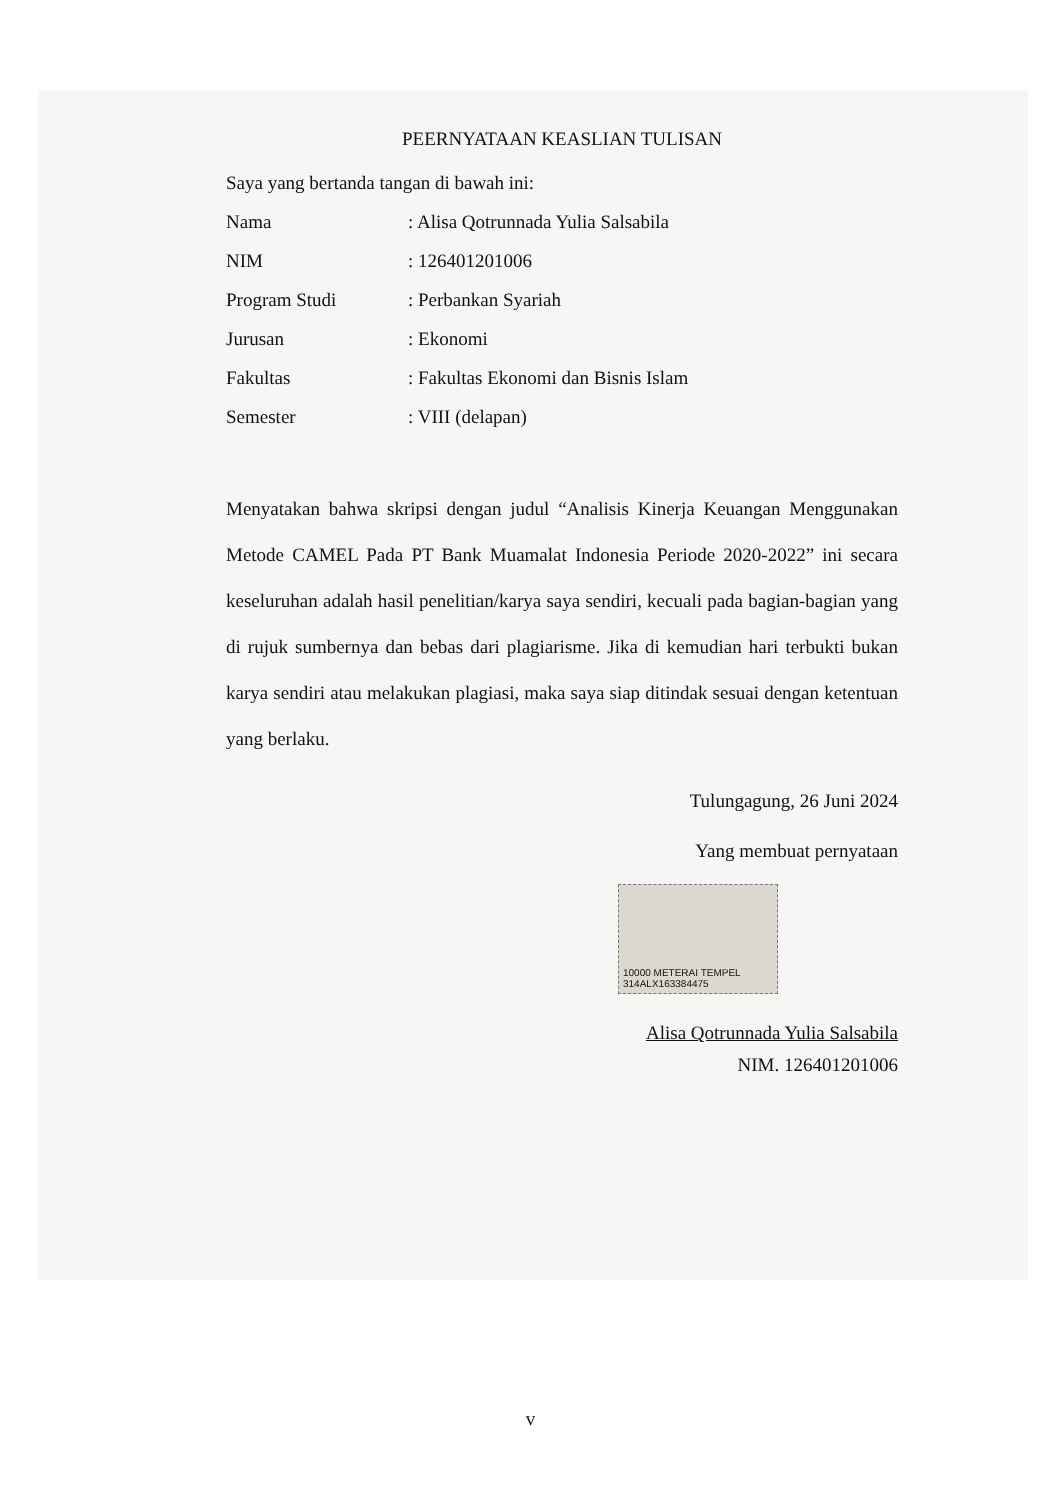PEERNYATAAN KEASLIAN TULISAN
Saya yang bertanda tangan di bawah ini:
Nama: Alisa Qotrunnada Yulia Salsabila
NIM: 126401201006
Program Studi: Perbankan Syariah
Jurusan: Ekonomi
Fakultas: Fakultas Ekonomi dan Bisnis Islam
Semester: VIII (delapan)
Menyatakan bahwa skripsi dengan judul “Analisis Kinerja Keuangan Menggunakan Metode CAMEL Pada PT Bank Muamalat Indonesia Periode 2020-2022” ini secara keseluruhan adalah hasil penelitian/karya saya sendiri, kecuali pada bagian-bagian yang di rujuk sumbernya dan bebas dari plagiarisme. Jika di kemudian hari terbukti bukan karya sendiri atau melakukan plagiasi, maka saya siap ditindak sesuai dengan ketentuan yang berlaku.
Tulungagung, 26 Juni 2024
Yang membuat pernyataan
10000 METERAI TEMPEL
314ALX163384475
Alisa Qotrunnada Yulia Salsabila
NIM. 126401201006
v